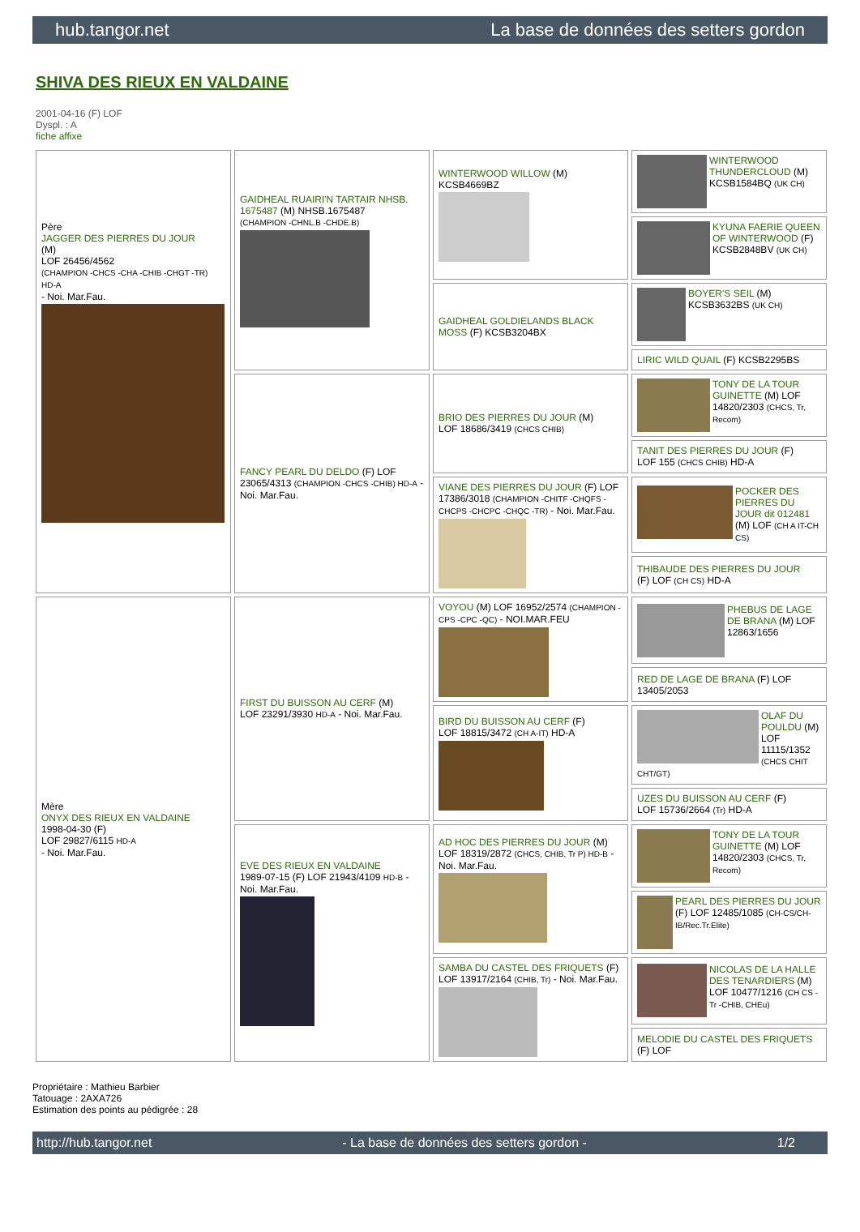hub.tangor.net La base de données des setters gordon
SHIVA DES RIEUX EN VALDAINE
2001-04-16 (F) LOF
Dyspl. : A
fiche affixe
| Père JAGGER DES PIERRES DU JOUR (M) LOF 26456/4562 (CHAMPION -CHCS -CHA -CHIB -CHGT -TR) HD-A - Noi. Mar.Fau. | GAIDHEAL RUAIRI'N TARTAIR NHSB. 1675487 (M) NHSB.1675487 (CHAMPION -CHNL.B -CHDE.B) | WINTERWOOD WILLOW (M) KCSB4669BZ | WINTERWOOD THUNDERCLOUD (M) KCSB1584BQ (UK CH) |
| | | | KYUNA FAERIE QUEEN OF WINTERWOOD (F) KCSB2848BV (UK CH) |
| | | GAIDHEAL GOLDIELANDS BLACK MOSS (F) KCSB3204BX | BOYER'S SEIL (M) KCSB3632BS (UK CH) |
| | | | LIRIC WILD QUAIL (F) KCSB2295BS |
| | FANCY PEARL DU DELDO (F) LOF 23065/4313 (CHAMPION -CHCS -CHIB) HD-A - Noi. Mar.Fau. | BRIO DES PIERRES DU JOUR (M) LOF 18686/3419 (CHCS CHIB) | TONY DE LA TOUR GUINETTE (M) LOF 14820/2303 (CHCS, Tr, Recom) |
| | | | TANIT DES PIERRES DU JOUR (F) LOF 155 (CHCS CHIB) HD-A |
| | | VIANE DES PIERRES DU JOUR (F) LOF 17386/3018 (CHAMPION -CHITF -CHQFS -CHCPS -CHCPC -CHQC -TR) - Noi. Mar.Fau. | POCKER DES PIERRES DU JOUR dit 012481 (M) LOF (CH A IT-CH CS) |
| | | | THIBAUDE DES PIERRES DU JOUR (F) LOF (CH CS) HD-A |
| Mère ONYX DES RIEUX EN VALDAINE 1998-04-30 (F) LOF 29827/6115 HD-A - Noi. Mar.Fau. | FIRST DU BUISSON AU CERF (M) LOF 23291/3930 HD-A - Noi. Mar.Fau. | VOYOU (M) LOF 16952/2574 (CHAMPION -CPS -CPC -QC) - NOI.MAR.FEU | PHEBUS DE LAGE DE BRANA (M) LOF 12863/1656 |
| | | | RED DE LAGE DE BRANA (F) LOF 13405/2053 |
| | | BIRD DU BUISSON AU CERF (F) LOF 18815/3472 (CH A-IT) HD-A | OLAF DU POULDU (M) LOF 11115/1352 (CHCS CHIT CHT/GT) |
| | | | UZES DU BUISSON AU CERF (F) LOF 15736/2664 (Tr) HD-A |
| | EVE DES RIEUX EN VALDAINE 1989-07-15 (F) LOF 21943/4109 HD-B - Noi. Mar.Fau. | AD HOC DES PIERRES DU JOUR (M) LOF 18319/2872 (CHCS, CHIB, Tr P) HD-B - Noi. Mar.Fau. | TONY DE LA TOUR GUINETTE (M) LOF 14820/2303 (CHCS, Tr, Recom) |
| | | | PEARL DES PIERRES DU JOUR (F) LOF 12485/1085 (CH-CS/CH-IB/Rec.Tr.Elite) |
| | | SAMBA DU CASTEL DES FRIQUETS (F) LOF 13917/2164 (CHIB, Tr) - Noi. Mar.Fau. | NICOLAS DE LA HALLE DES TENARDIERS (M) LOF 10477/1216 (CH CS -Tr -CHIB, CHEu) |
| | | | MELODIE DU CASTEL DES FRIQUETS (F) LOF |
Propriétaire : Mathieu Barbier
Tatouage : 2AXA726
Estimation des points au pédigrée : 28
http://hub.tangor.net - La base de données des setters gordon - 1/2